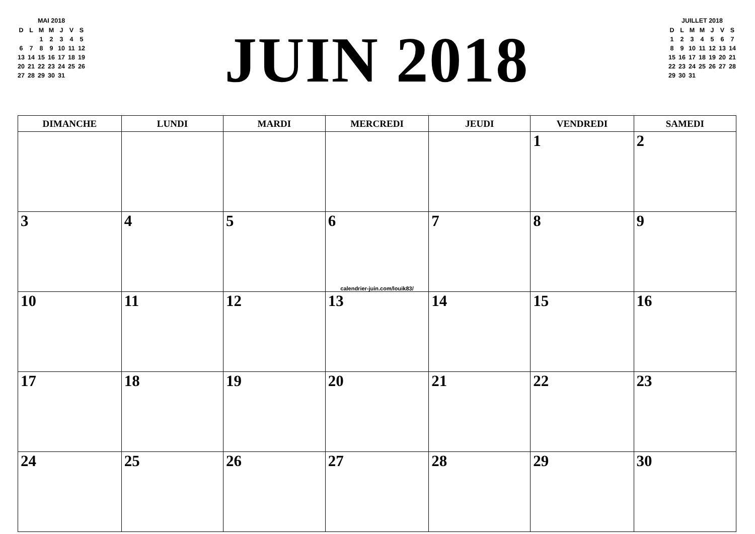MAI 2018
| D | L | M | M | J | V | S |
| | | 1 | 2 | 3 | 4 | 5 |
| 6 | 7 | 8 | 9 | 10 | 11 | 12 |
| 13 | 14 | 15 | 16 | 17 | 18 | 19 |
| 20 | 21 | 22 | 23 | 24 | 25 | 26 |
| 27 | 28 | 29 | 30 | 31 | | |
JUIN 2018
JUILLET 2018
| D | L | M | M | J | V | S |
| 1 | 2 | 3 | 4 | 5 | 6 | 7 |
| 8 | 9 | 10 | 11 | 12 | 13 | 14 |
| 15 | 16 | 17 | 18 | 19 | 20 | 21 |
| 22 | 23 | 24 | 25 | 26 | 27 | 28 |
| 29 | 30 | 31 | | | | |
| DIMANCHE | LUNDI | MARDI | MERCREDI | JEUDI | VENDREDI | SAMEDI |
| --- | --- | --- | --- | --- | --- | --- |
| | | | | | 1 | 2 |
| 3 | 4 | 5 | 6 calendrier-juin.com/louik83/ | 7 | 8 | 9 |
| 10 | 11 | 12 | 13 | 14 | 15 | 16 |
| 17 | 18 | 19 | 20 | 21 | 22 | 23 |
| 24 | 25 | 26 | 27 | 28 | 29 | 30 |